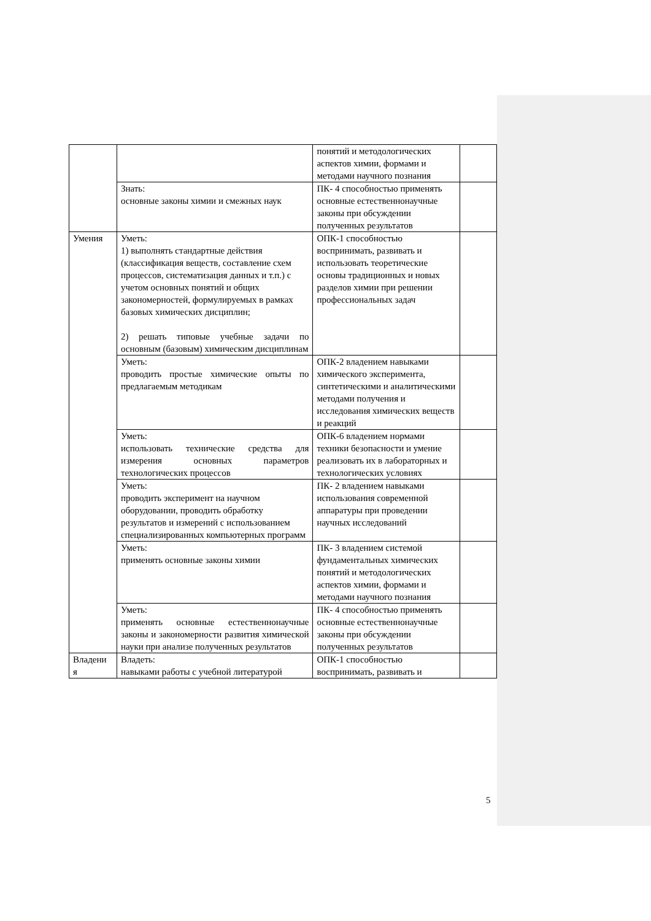| | | понятий и методологических аспектов химии, формами и методами научного познания | |
| | Знать: основные законы химии и смежных наук | ПК- 4 способностью применять основные естественнонаучные законы при обсуждении полученных результатов | |
| Умения | Уметь: 1) выполнять стандартные действия (классификация веществ, составление схем процессов, систематизация данных и т.п.) с учетом основных понятий и общих закономерностей, формулируемых в рамках базовых химических дисциплин; 2) решать типовые учебные задачи по основным (базовым) химическим дисциплинам | ОПК-1 способностью воспринимать, развивать и использовать теоретические основы традиционных и новых разделов химии при решении профессиональных задач | |
| | Уметь: проводить простые химические опыты по предлагаемым методикам | ОПК-2 владением навыками химического эксперимента, синтетическими и аналитическими методами получения и исследования химических веществ и реакций | |
| | Уметь: использовать технические средства для измерения основных параметров технологических процессов | ОПК-6 владением нормами техники безопасности и умение реализовать их в лабораторных и технологических условиях | |
| | Уметь: проводить эксперимент на научном оборудовании, проводить обработку результатов и измерений с использованием специализированных компьютерных программ | ПК- 2 владением навыками использования современной аппаратуры при проведении научных исследований | |
| | Уметь: применять основные законы химии | ПК- 3 владением системой фундаментальных химических понятий и методологических аспектов химии, формами и методами научного познания | |
| | Уметь: применять основные естественнонаучные законы и закономерности развития химической науки при анализе полученных результатов | ПК- 4 способностью применять основные естественнонаучные законы при обсуждении полученных результатов | |
| Владени я | Владеть: навыками работы с учебной литературой | ОПК-1 способностью воспринимать, развивать и | |
5